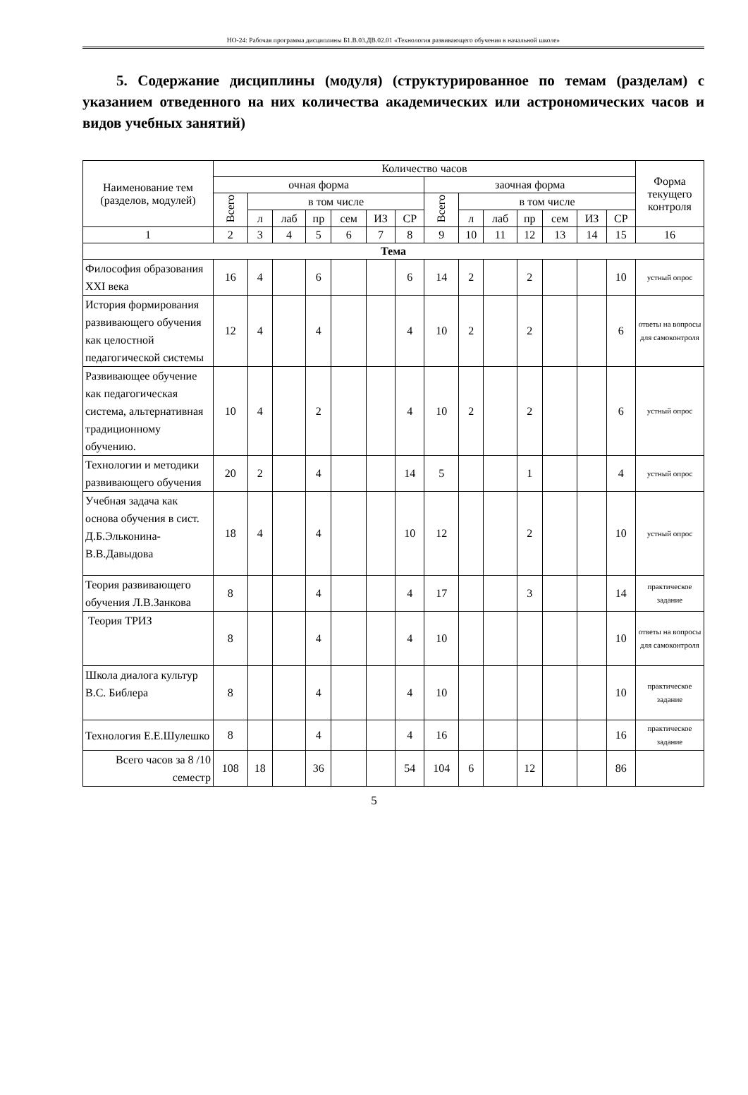НО-24: Рабочая программа дисциплины Б1.В.03.ДВ.02.01 «Технология развивающего обучения в начальной школе»
5. Содержание дисциплины (модуля) (структурированное по темам (разделам) с указанием отведенного на них количества академических или астрономических часов и видов учебных занятий)
| Наименование тем (разделов, модулей) | Количество часов | | | | | | | | | | | | | | Форма текущего контроля |
| --- | --- | --- | --- | --- | --- | --- | --- | --- | --- | --- | --- | --- | --- | --- | --- |
| | очная форма | | | | | | | заочная форма | | | | | | | |
| | Всего | в том числе | | | | | | Всего | в том числе | | | | | | |
| | | л | лаб | пр | сем | ИЗ | СР | | л | лаб | пр | сем | ИЗ | СР | |
| 1 | 2 | 3 | 4 | 5 | 6 | 7 | 8 | 9 | 10 | 11 | 12 | 13 | 14 | 15 | 16 |
| Тема | | | | | | | | | | | | | | | |
| Философия образования XXI века | 16 | 4 | | 6 | | | 6 | 14 | 2 | | 2 | | | 10 | устный опрос |
| История формирования развивающего обучения как целостной педагогической системы | 12 | 4 | | 4 | | | 4 | 10 | 2 | | 2 | | | 6 | ответы на вопросы для самоконтроля |
| Развивающее обучение как педагогическая система, альтернативная традиционному обучению. | 10 | 4 | | 2 | | | 4 | 10 | 2 | | 2 | | | 6 | устный опрос |
| Технологии и методики развивающего обучения | 20 | 2 | | 4 | | | 14 | 5 | | | 1 | | | 4 | устный опрос |
| Учебная задача как основа обучения в сист. Д.Б.Эльконина-В.В.Давыдова | 18 | 4 | | 4 | | | 10 | 12 | | | 2 | | | 10 | устный опрос |
| Теория развивающего обучения Л.В.Занкова | 8 | | | 4 | | | 4 | 17 | | | 3 | | | 14 | практическое задание |
| Теория ТРИЗ | 8 | | | 4 | | | 4 | 10 | | | | | | 10 | ответы на вопросы для самоконтроля |
| Школа диалога культур В.С. Библера | 8 | | | 4 | | | 4 | 10 | | | | | | 10 | практическое задание |
| Технология Е.Е.Шулешко | 8 | | | 4 | | | 4 | 16 | | | | | | 16 | практическое задание |
| Всего часов за 8 /10 семестр | 108 | 18 | | 36 | | | 54 | 104 | 6 | | 12 | | | 86 | |
5